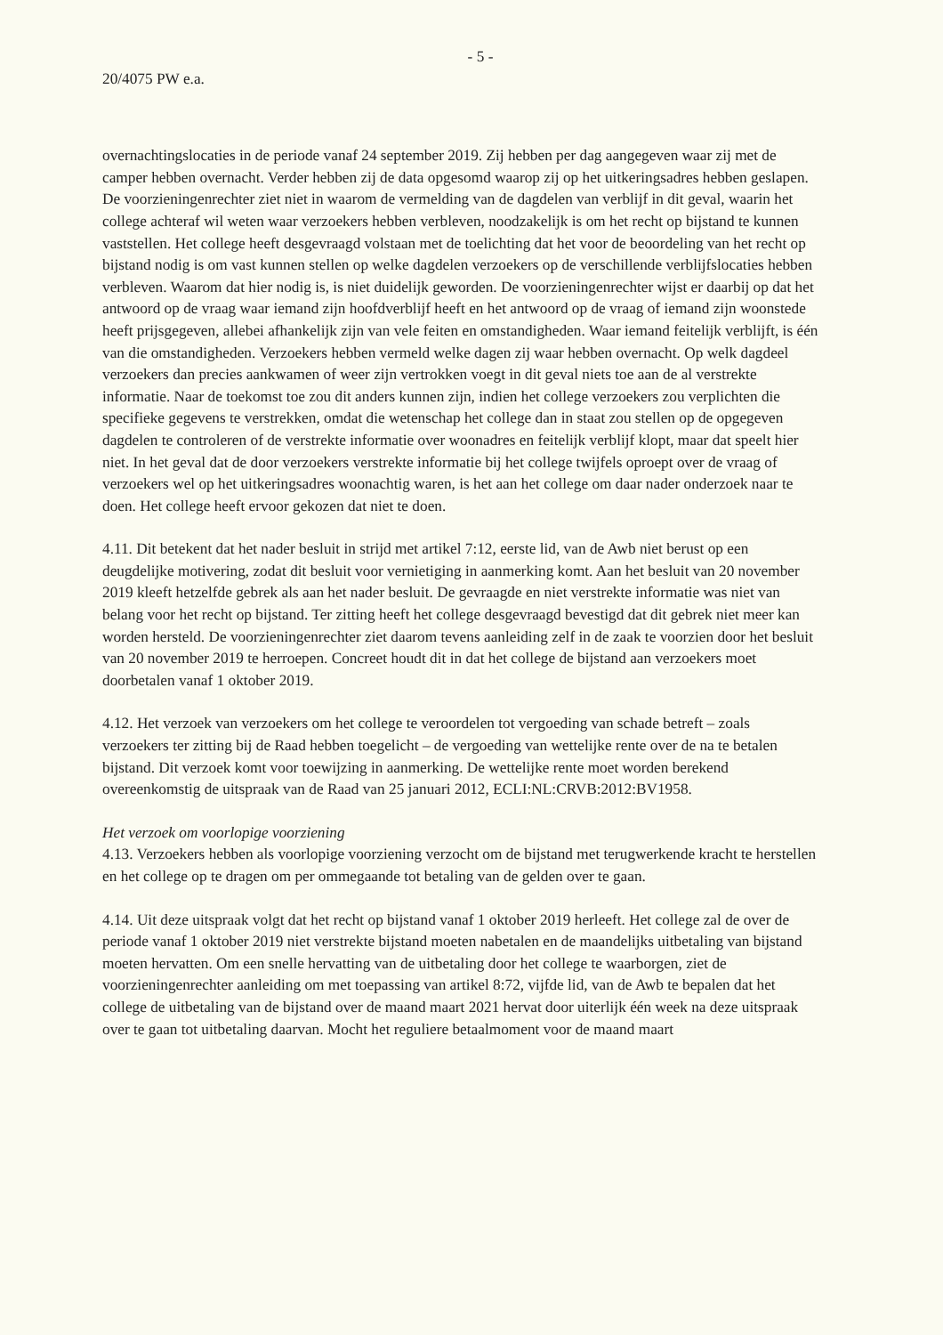- 5 -
20/4075 PW e.a.
overnachtingslocaties in de periode vanaf 24 september 2019. Zij hebben per dag aangegeven waar zij met de camper hebben overnacht. Verder hebben zij de data opgesomd waarop zij op het uitkeringsadres hebben geslapen. De voorzieningenrechter ziet niet in waarom de vermelding van de dagdelen van verblijf in dit geval, waarin het college achteraf wil weten waar verzoekers hebben verbleven, noodzakelijk is om het recht op bijstand te kunnen vaststellen. Het college heeft desgevraagd volstaan met de toelichting dat het voor de beoordeling van het recht op bijstand nodig is om vast kunnen stellen op welke dagdelen verzoekers op de verschillende verblijfslocaties hebben verbleven. Waarom dat hier nodig is, is niet duidelijk geworden. De voorzieningenrechter wijst er daarbij op dat het antwoord op de vraag waar iemand zijn hoofdverblijf heeft en het antwoord op de vraag of iemand zijn woonstede heeft prijsgegeven, allebei afhankelijk zijn van vele feiten en omstandigheden. Waar iemand feitelijk verblijft, is één van die omstandigheden. Verzoekers hebben vermeld welke dagen zij waar hebben overnacht. Op welk dagdeel verzoekers dan precies aankwamen of weer zijn vertrokken voegt in dit geval niets toe aan de al verstrekte informatie. Naar de toekomst toe zou dit anders kunnen zijn, indien het college verzoekers zou verplichten die specifieke gegevens te verstrekken, omdat die wetenschap het college dan in staat zou stellen op de opgegeven dagdelen te controleren of de verstrekte informatie over woonadres en feitelijk verblijf klopt, maar dat speelt hier niet. In het geval dat de door verzoekers verstrekte informatie bij het college twijfels oproept over de vraag of verzoekers wel op het uitkeringsadres woonachtig waren, is het aan het college om daar nader onderzoek naar te doen. Het college heeft ervoor gekozen dat niet te doen.
4.11. Dit betekent dat het nader besluit in strijd met artikel 7:12, eerste lid, van de Awb niet berust op een deugdelijke motivering, zodat dit besluit voor vernietiging in aanmerking komt. Aan het besluit van 20 november 2019 kleeft hetzelfde gebrek als aan het nader besluit. De gevraagde en niet verstrekte informatie was niet van belang voor het recht op bijstand. Ter zitting heeft het college desgevraagd bevestigd dat dit gebrek niet meer kan worden hersteld. De voorzieningenrechter ziet daarom tevens aanleiding zelf in de zaak te voorzien door het besluit van 20 november 2019 te herroepen. Concreet houdt dit in dat het college de bijstand aan verzoekers moet doorbetalen vanaf 1 oktober 2019.
4.12. Het verzoek van verzoekers om het college te veroordelen tot vergoeding van schade betreft – zoals verzoekers ter zitting bij de Raad hebben toegelicht – de vergoeding van wettelijke rente over de na te betalen bijstand. Dit verzoek komt voor toewijzing in aanmerking. De wettelijke rente moet worden berekend overeenkomstig de uitspraak van de Raad van 25 januari 2012, ECLI:NL:CRVB:2012:BV1958.
Het verzoek om voorlopige voorziening
4.13. Verzoekers hebben als voorlopige voorziening verzocht om de bijstand met terugwerkende kracht te herstellen en het college op te dragen om per ommegaande tot betaling van de gelden over te gaan.
4.14. Uit deze uitspraak volgt dat het recht op bijstand vanaf 1 oktober 2019 herleeft. Het college zal de over de periode vanaf 1 oktober 2019 niet verstrekte bijstand moeten nabetalen en de maandelijks uitbetaling van bijstand moeten hervatten. Om een snelle hervatting van de uitbetaling door het college te waarborgen, ziet de voorzieningenrechter aanleiding om met toepassing van artikel 8:72, vijfde lid, van de Awb te bepalen dat het college de uitbetaling van de bijstand over de maand maart 2021 hervat door uiterlijk één week na deze uitspraak over te gaan tot uitbetaling daarvan. Mocht het reguliere betaalmoment voor de maand maart